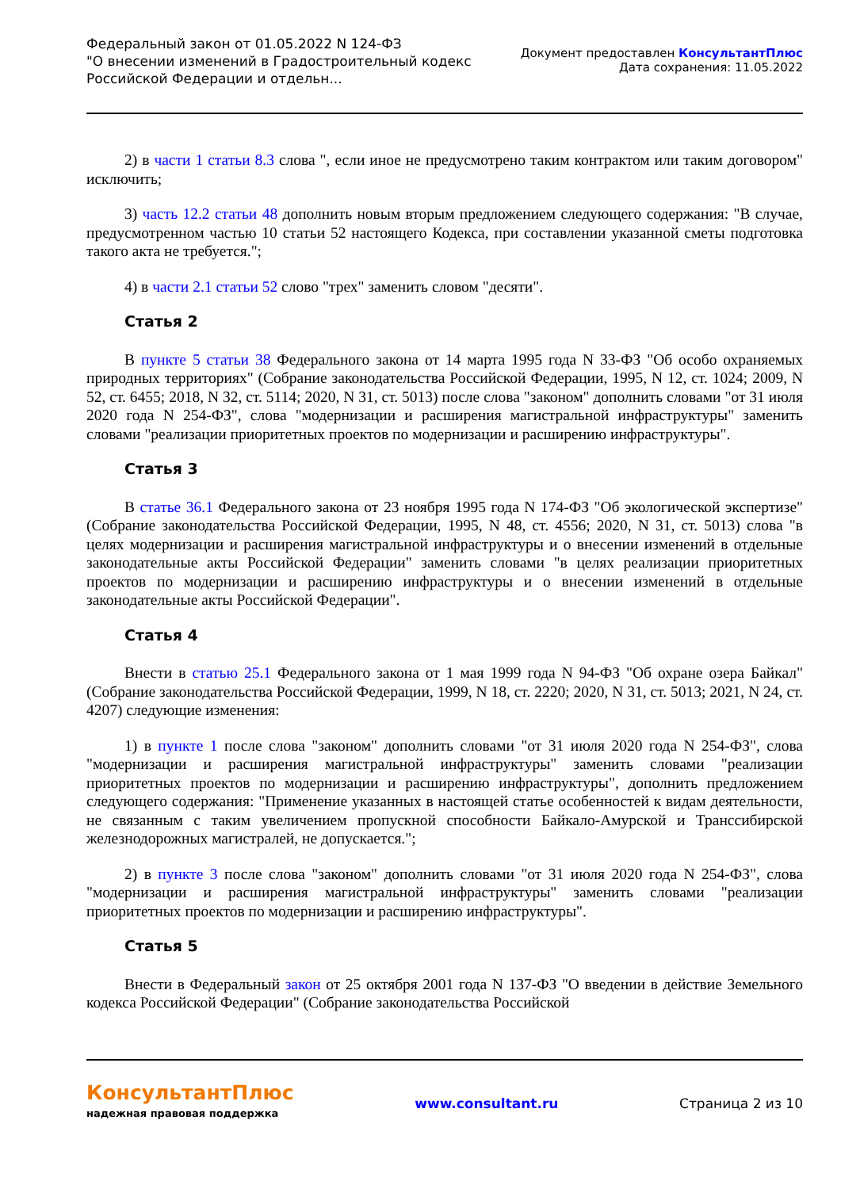Федеральный закон от 01.05.2022 N 124-ФЗ
"О внесении изменений в Градостроительный кодекс
Российской Федерации и отдельн...
Документ предоставлен КонсультантПлюс
Дата сохранения: 11.05.2022
2) в части 1 статьи 8.3 слова ", если иное не предусмотрено таким контрактом или таким договором" исключить;
3) часть 12.2 статьи 48 дополнить новым вторым предложением следующего содержания: "В случае, предусмотренном частью 10 статьи 52 настоящего Кодекса, при составлении указанной сметы подготовка такого акта не требуется.";
4) в части 2.1 статьи 52 слово "трех" заменить словом "десяти".
Статья 2
В пункте 5 статьи 38 Федерального закона от 14 марта 1995 года N 33-ФЗ "Об особо охраняемых природных территориях" (Собрание законодательства Российской Федерации, 1995, N 12, ст. 1024; 2009, N 52, ст. 6455; 2018, N 32, ст. 5114; 2020, N 31, ст. 5013) после слова "законом" дополнить словами "от 31 июля 2020 года N 254-ФЗ", слова "модернизации и расширения магистральной инфраструктуры" заменить словами "реализации приоритетных проектов по модернизации и расширению инфраструктуры".
Статья 3
В статье 36.1 Федерального закона от 23 ноября 1995 года N 174-ФЗ "Об экологической экспертизе" (Собрание законодательства Российской Федерации, 1995, N 48, ст. 4556; 2020, N 31, ст. 5013) слова "в целях модернизации и расширения магистральной инфраструктуры и о внесении изменений в отдельные законодательные акты Российской Федерации" заменить словами "в целях реализации приоритетных проектов по модернизации и расширению инфраструктуры и о внесении изменений в отдельные законодательные акты Российской Федерации".
Статья 4
Внести в статью 25.1 Федерального закона от 1 мая 1999 года N 94-ФЗ "Об охране озера Байкал" (Собрание законодательства Российской Федерации, 1999, N 18, ст. 2220; 2020, N 31, ст. 5013; 2021, N 24, ст. 4207) следующие изменения:
1) в пункте 1 после слова "законом" дополнить словами "от 31 июля 2020 года N 254-ФЗ", слова "модернизации и расширения магистральной инфраструктуры" заменить словами "реализации приоритетных проектов по модернизации и расширению инфраструктуры", дополнить предложением следующего содержания: "Применение указанных в настоящей статье особенностей к видам деятельности, не связанным с таким увеличением пропускной способности Байкало-Амурской и Транссибирской железнодорожных магистралей, не допускается.";
2) в пункте 3 после слова "законом" дополнить словами "от 31 июля 2020 года N 254-ФЗ", слова "модернизации и расширения магистральной инфраструктуры" заменить словами "реализации приоритетных проектов по модернизации и расширению инфраструктуры".
Статья 5
Внести в Федеральный закон от 25 октября 2001 года N 137-ФЗ "О введении в действие Земельного кодекса Российской Федерации" (Собрание законодательства Российской
КонсультантПлюс
надежная правовая поддержка
www.consultant.ru Страница 2 из 10